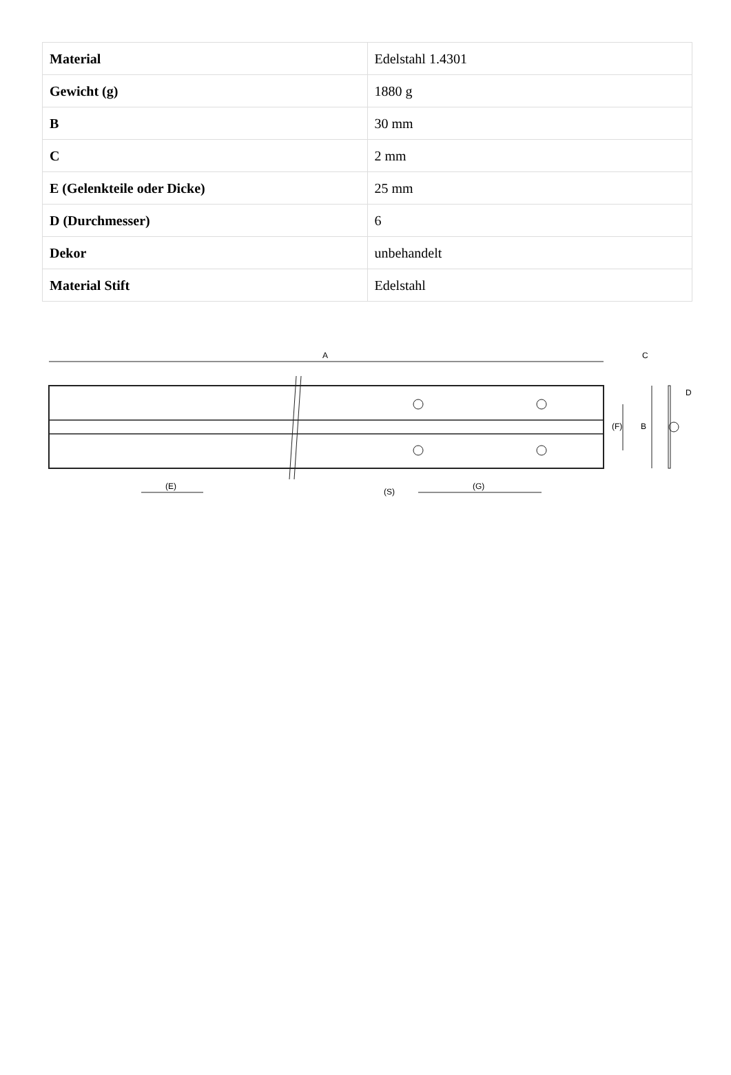| Material | Edelstahl 1.4301 |
| Gewicht (g) | 1880 g |
| B | 30 mm |
| C | 2 mm |
| E (Gelenkteile oder Dicke) | 25 mm |
| D (Durchmesser) | 6 |
| Dekor | unbehandelt |
| Material Stift | Edelstahl |
A
(E)
(G)
(S)
(F)
B
C
D